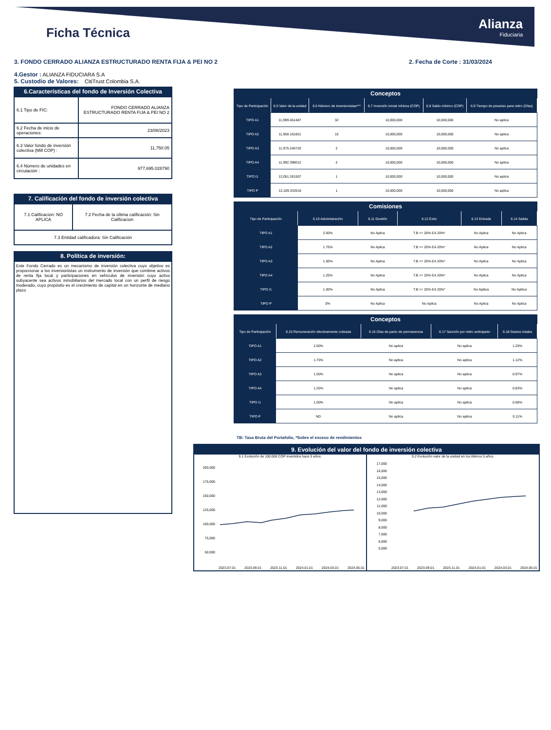Ficha Técnica
Alianza
Fiduciaria
3. FONDO CERRADO ALIANZA ESTRUCTURADO RENTA FIJA & PEI NO 2 2. Fecha de Corte : 31/03/2024
4.Gestor : ALIANZA FIDUCIARA S.A
5. Custodio de Valores: CitiTrust Colombia S.A.
6.Características del fondo de Inversión Colectiva
| 6.1 Tipo de FIC: | FONDO CERRADO ALIANZA ESTRUCTURADO RENTA FIJA & PEI NO 2 |
| 6.2 Fecha de inicio de operaciones: | 23/08/2023 |
| 6.3 Valor fondo de inversión colectiva (Mill COP) : | 11,750.05 |
| 6.4 Número de unidades en circulación : | 977,695.028790 |
7. Calificación del fondo de inversión colectiva
| 7.1 Calificacion: NO APLICA | 7.2 Fecha de la última calificación: Sin Calificacion |
| 7.3 Entidad calificadora: Sin Calificación | |
8. Política de inversión:
Este Fondo Cerrado es un mecanismo de inversión colectiva cuyo objetivo es proporcionar a los inversionistas un instrumento de inversión que combine activos de renta fija local y participaciones en vehículos de inversión cuyo activo subyacente sea activos inmobiliarios del mercado local con un perfil de riesgo moderado, cuyo propósito es el crecimiento de capital en un horizonte de mediano plazo
Conceptos
| Tipo de Participación | 6.5 Valor de la unidad | 6.6 Número de inversionistas*** | 6.7 Inversión inicial mínima (COP) | 6.8 Saldo mínimo (COP) | 6.9 Tiempo de preaviso para retiro (Días) |
| --- | --- | --- | --- | --- | --- |
| TIPO A1 | 11,999.461487 | 32 | 10,000,000 | 10,000,000 | No aplica |
| TIPO A2 | 11,958.161821 | 10 | 10,000,000 | 10,000,000 | No aplica |
| TIPO A3 | 11,975.246720 | 2 | 10,000,000 | 10,000,000 | No aplica |
| TIPO A4 | 11,992.398012 | 2 | 10,000,000 | 10,000,000 | No aplica |
| TIPO I1 | 12,051.261507 | 1 | 10,000,000 | 10,000,000 | No aplica |
| TIPO P | 12,109.332616 | 1 | 10,000,000 | 10,000,000 | No aplica |
Comisiones
| Tipo de Participación | 6.10 Administración | 6.11 Gestión | 6.12 Éxito | 6.13 Entrada | 6.14 Salida |
| --- | --- | --- | --- | --- | --- |
| TIPO A1 | 2.00% | No Aplica | T.B >= 20% EA 20%* | No Aplica | No Aplica |
| TIPO A2 | 1.75% | No Aplica | T.B >= 20% EA 20%* | No Aplica | No Aplica |
| TIPO A3 | 1.50% | No Aplica | T.B >= 20% EA 20%* | No Aplica | No Aplica |
| TIPO A4 | 1.25% | No Aplica | T.B >= 20% EA 20%* | No Aplica | No Aplica |
| TIPO I1 | 1.00% | No Aplica | T.B >= 20% EA 20%* | No Apliica | No Apliica |
| TIPO P | 0% | No Aplica | No Aplica | No Aplica | No Aplica |
Conceptos
| Tipo de Participación | 6.15 Remuneración efectivamente cobrada | 6.16 Días de pacto de permanencia | 6.17 Sanción por retiro anticipado | 6.18 Gastos totales |
| --- | --- | --- | --- | --- |
| TIPO A1 | 2.00% | No aplica | No aplica | 1.29% |
| TIPO A2 | 1.75% | No aplica | No aplica | 1.12% |
| TIPO A3 | 1.50% | No aplica | No aplica | 0.97% |
| TIPO A4 | 1.25% | No aplica | No aplica | 0.83% |
| TIPO I1 | 1.00% | No aplica | No aplica | 0.68% |
| TIPO P | ND | No aplica | No aplica | 0.11% |
TB: Tasa Bruta del Portafolio, *Sobre el exceso de rendimientos
9. Evolución del valor del fondo de inversión colectiva
9.1 Evolución de 100.000 COP invertidos hace 5 años:
200,000
175,000
150,000
125,000
100,000
75,000
50,000
2023.07.01 2023.09.01 2023.11.01 2024.01.01 2024.03.01 2024.05.01
9.2 Evolución valor de la unidad en los últimos 5 años:
17,000
16,000
15,000
14,000
13,000
12,000
11,000
10,000
9,000
8,000
7,000
6,000
5,000
2023.07.01 2023.09.01 2023.11.01 2024.01.01 2024.03.01 2024.05.01